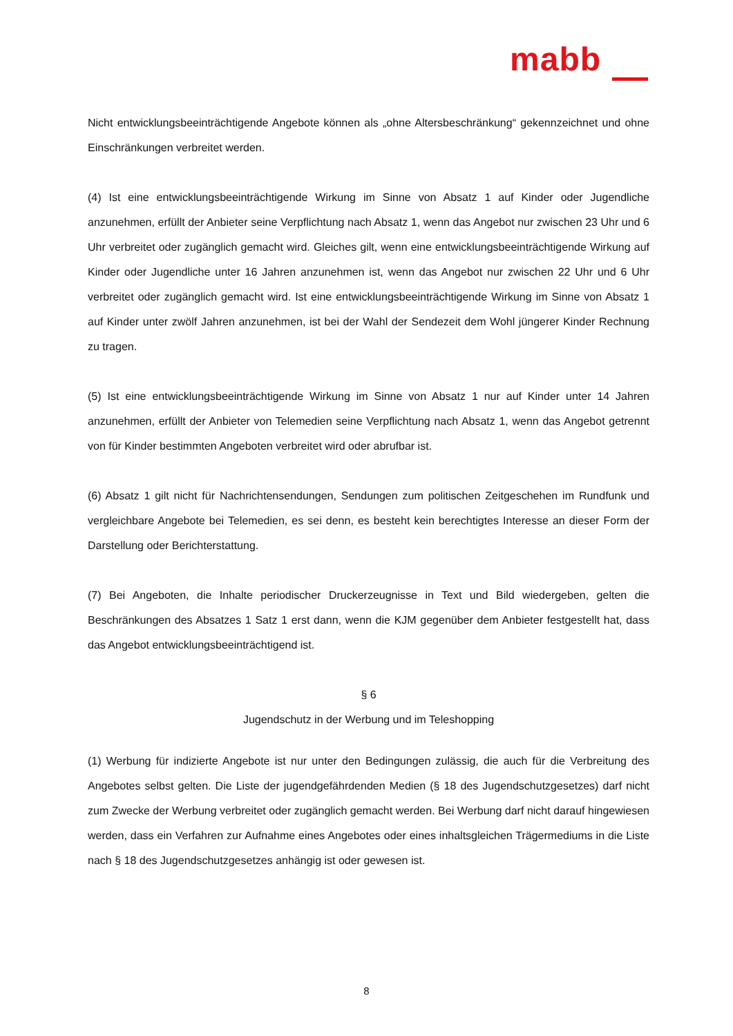mabb
Nicht entwicklungsbeeinträchtigende Angebote können als „ohne Altersbeschränkung“ gekennzeich­net und ohne Einschränkungen verbreitet werden.
(4) Ist eine entwicklungsbeeinträchtigende Wirkung im Sinne von Absatz 1 auf Kinder oder Jugendliche anzunehmen, erfüllt der Anbieter seine Verpflichtung nach Absatz 1, wenn das Angebot nur zwischen 23 Uhr und 6 Uhr verbreitet oder zugänglich gemacht wird. Gleiches gilt, wenn eine entwicklungsbeeinträchtigende Wirkung auf Kinder oder Jugendliche unter 16 Jahren anzunehmen ist, wenn das Angebot nur zwischen 22 Uhr und 6 Uhr verbreitet oder zugänglich gemacht wird. Ist eine entwicklungsbeeinträchtigende Wirkung im Sinne von Absatz 1 auf Kinder unter zwölf Jahren anzunehmen, ist bei der Wahl der Sendezeit dem Wohl jüngerer Kinder Rechnung zu tragen.
(5) Ist eine entwicklungsbeeinträchtigende Wirkung im Sinne von Absatz 1 nur auf Kinder unter 14 Jahren anzunehmen, erfüllt der Anbieter von Telemedien seine Verpflichtung nach Absatz 1, wenn das Angebot getrennt von für Kinder bestimmten Angeboten verbreitet wird oder abrufbar ist.
(6) Absatz 1 gilt nicht für Nachrichtensendungen, Sendungen zum politischen Zeitgeschehen im Rundfunk und vergleichbare Angebote bei Telemedien, es sei denn, es besteht kein berechtigtes Interesse an dieser Form der Darstellung oder Berichterstattung.
(7) Bei Angeboten, die Inhalte periodischer Druckerzeugnisse in Text und Bild wiedergeben, gelten die Beschränkungen des Absatzes 1 Satz 1 erst dann, wenn die KJM gegenüber dem Anbieter festgestellt hat, dass das Angebot entwicklungsbeeinträchtigend ist.
§ 6
Jugendschutz in der Werbung und im Teleshopping
(1) Werbung für indizierte Angebote ist nur unter den Bedingungen zulässig, die auch für die Verbreitung des Angebotes selbst gelten. Die Liste der jugendgefährdenden Medien (§ 18 des Ju­gendschutzgesetzes) darf nicht zum Zwecke der Werbung verbreitet oder zugänglich gemacht werden. Bei Werbung darf nicht darauf hingewiesen werden, dass ein Verfahren zur Aufnahme eines Angebotes oder eines inhaltsgleichen Trägermediums in die Liste nach § 18 des Jugendschutzge­setzes anhängig ist oder gewesen ist.
8